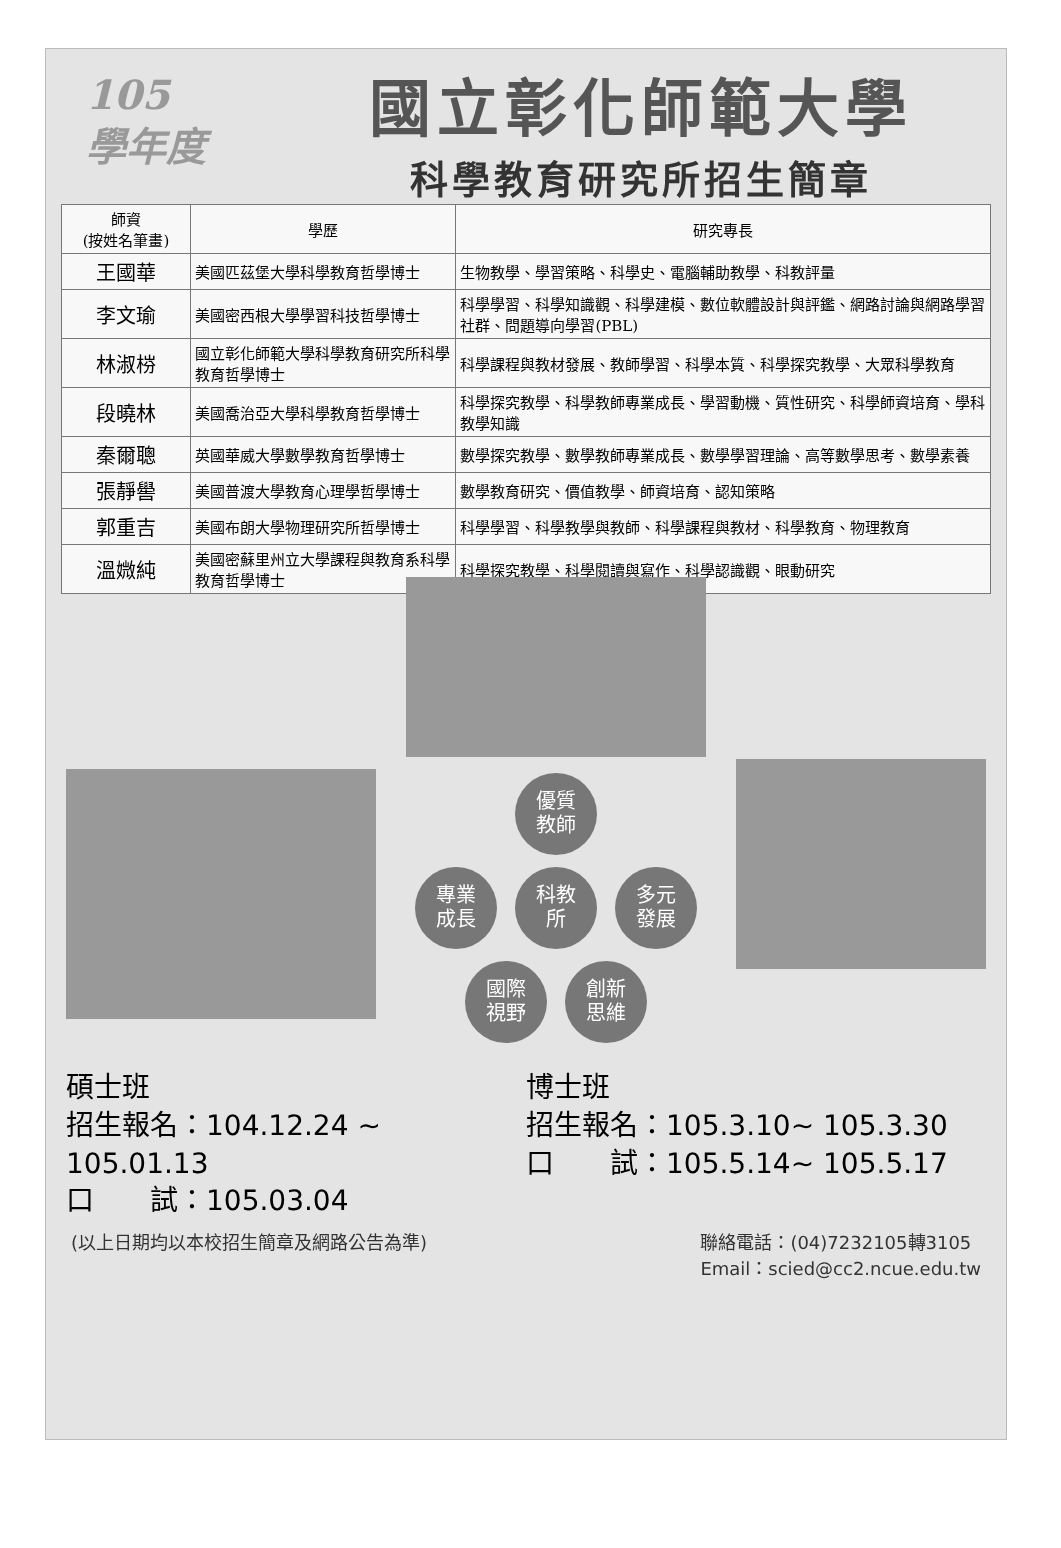105
學年度
國立彰化師範大學
科學教育研究所招生簡章
| 師資 (按姓名筆畫) | 學歷 | 研究專長 |
| --- | --- | --- |
| 王國華 | 美國匹茲堡大學科學教育哲學博士 | 生物教學、學習策略、科學史、電腦輔助教學、科教評量 |
| 李文瑜 | 美國密西根大學學習科技哲學博士 | 科學學習、科學知識觀、科學建模、數位軟體設計與評鑑、網路討論與網路學習社群、問題導向學習(PBL) |
| 林淑梤 | 國立彰化師範大學科學教育研究所科學教育哲學博士 | 科學課程與教材發展、教師學習、科學本質、科學探究教學、大眾科學教育 |
| 段曉林 | 美國喬治亞大學科學教育哲學博士 | 科學探究教學、科學教師專業成長、學習動機、質性研究、科學師資培育、學科教學知識 |
| 秦爾聰 | 英國華威大學數學教育哲學博士 | 數學探究教學、數學教師專業成長、數學學習理論、高等數學思考、數學素養 |
| 張靜嚳 | 美國普渡大學教育心理學哲學博士 | 數學教育研究、價值教學、師資培育、認知策略 |
| 郭重吉 | 美國布朗大學物理研究所哲學博士 | 科學學習、科學教學與教師、科學課程與教材、科學教育、物理教育 |
| 溫媺純 | 美國密蘇里州立大學課程與教育系科學教育哲學博士 | 科學探究教學、科學閱讀與寫作、科學認識觀、眼動研究 |
優質
教師
專業
成長 科教
所 多元
發展
國際
視野 創新
思維
碩士班
招生報名：104.12.24 ~ 105.01.13
口　　試：105.03.04
博士班
招生報名：105.3.10~ 105.3.30
口　　試：105.5.14~ 105.5.17
(以上日期均以本校招生簡章及網路公告為準) 聯絡電話：(04)7232105轉3105
Email：scied@cc2.ncue.edu.tw